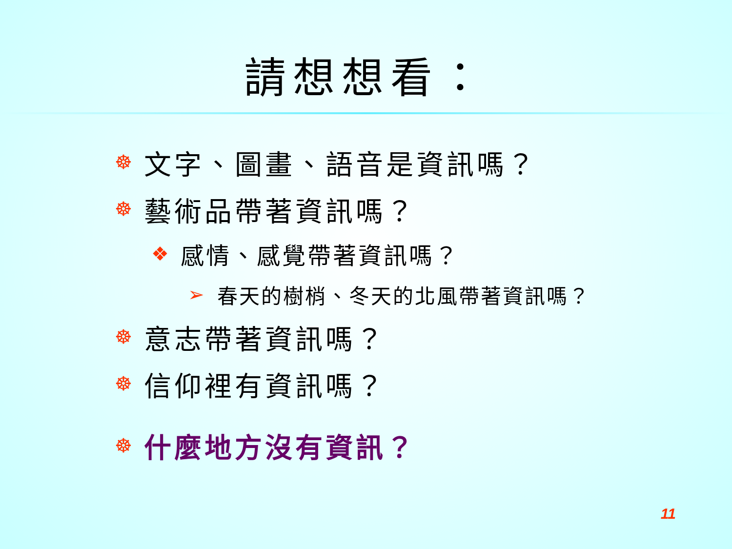請想想看：
☸ 文字、圖畫、語音是資訊嗎？
☸ 藝術品帶著資訊嗎？
❖ 感情、感覺帶著資訊嗎？
➢ 春天的樹梢、冬天的北風帶著資訊嗎？
☸ 意志帶著資訊嗎？
☸ 信仰裡有資訊嗎？
☸ 什麼地方沒有資訊？
11